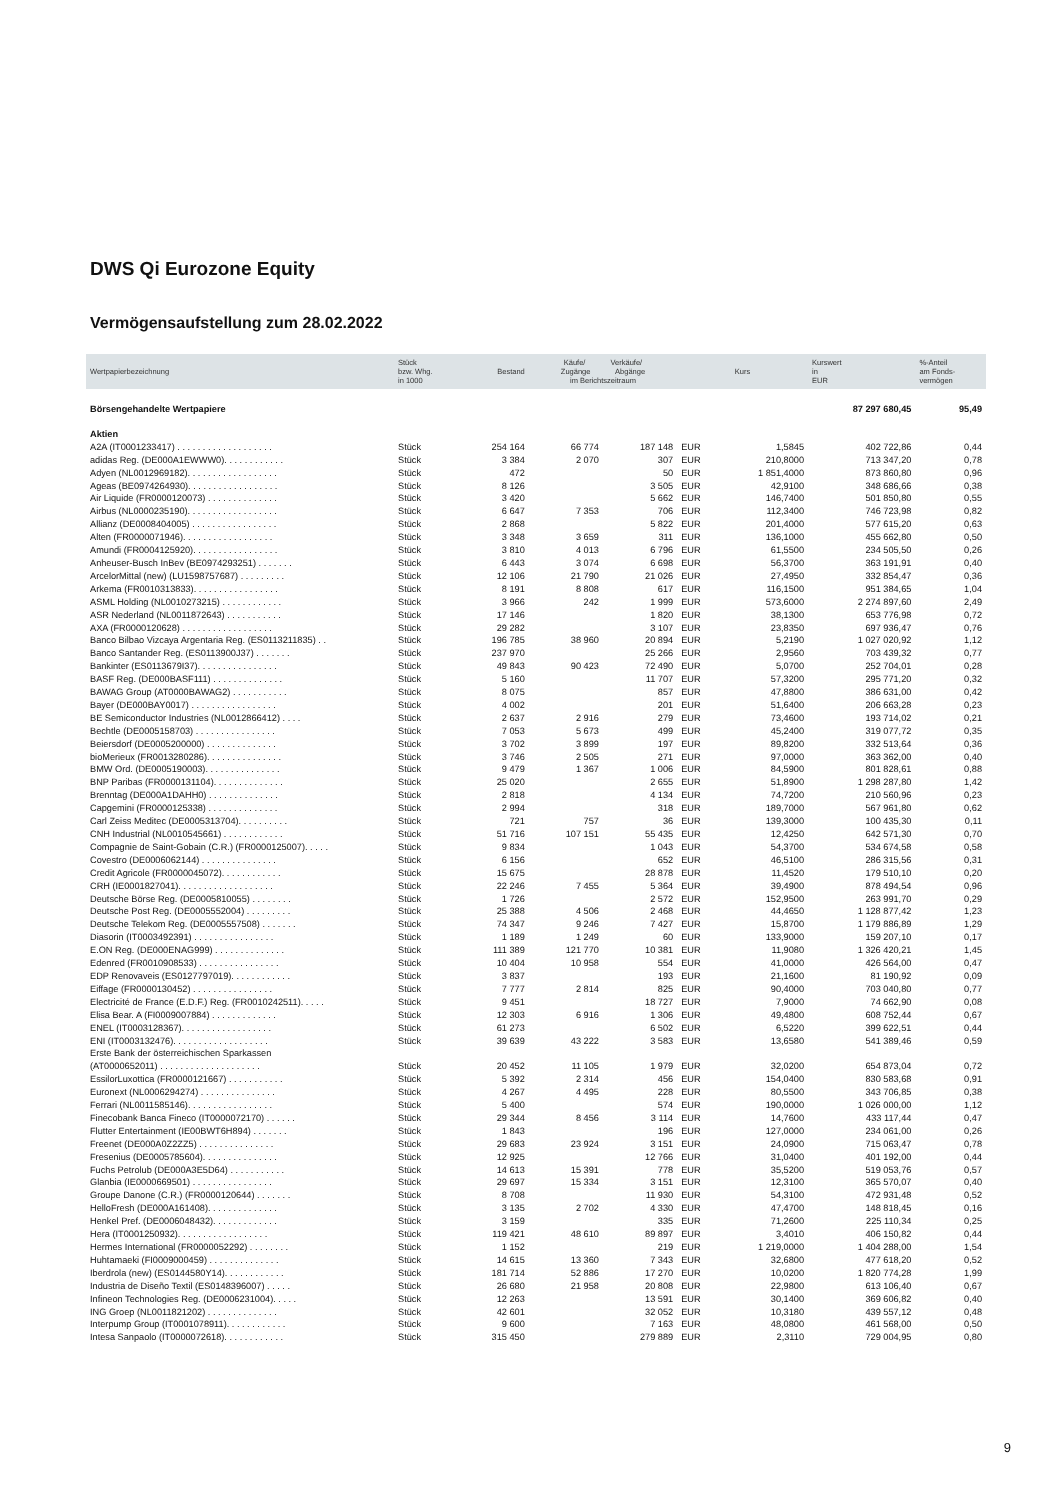DWS Qi Eurozone Equity
Vermögensaufstellung zum 28.02.2022
| Wertpapierbezeichnung | Stück bzw. Whg. in 1000 | Bestand | Käufe/ Verkäufe/ Zugänge Abgänge im Berichtszeitraum | | Kurs | | Kurswert in EUR | %-Anteil am Fonds- vermögen |
| --- | --- | --- | --- | --- | --- | --- | --- | --- |
| Börsengehandelte Wertpapiere | | | | | | | 87 297 680,45 | 95,49 |
| Aktien | | | | | | | | |
| A2A (IT0001233417) . . . . . . . . . . . . . . . . . . . | Stück | 254 164 | 66 774 | 187 148 | EUR | 1,5845 | 402 722,86 | 0,44 |
| adidas Reg. (DE000A1EWWW0). . . . . . . . . . . . | Stück | 3 384 | 2 070 | 307 | EUR | 210,8000 | 713 347,20 | 0,78 |
| Adyen (NL0012969182). . . . . . . . . . . . . . . . . . | Stück | 472 | | 50 | EUR | 1 851,4000 | 873 860,80 | 0,96 |
| Ageas (BE0974264930). . . . . . . . . . . . . . . . . . | Stück | 8 126 | | 3 505 | EUR | 42,9100 | 348 686,66 | 0,38 |
| Air Liquide (FR0000120073) . . . . . . . . . . . . . . | Stück | 3 420 | | 5 662 | EUR | 146,7400 | 501 850,80 | 0,55 |
| Airbus (NL0000235190). . . . . . . . . . . . . . . . . . | Stück | 6 647 | 7 353 | 706 | EUR | 112,3400 | 746 723,98 | 0,82 |
| Allianz (DE0008404005) . . . . . . . . . . . . . . . . . | Stück | 2 868 | | 5 822 | EUR | 201,4000 | 577 615,20 | 0,63 |
| Alten (FR0000071946). . . . . . . . . . . . . . . . . . | Stück | 3 348 | 3 659 | 311 | EUR | 136,1000 | 455 662,80 | 0,50 |
| Amundi (FR0004125920). . . . . . . . . . . . . . . . . | Stück | 3 810 | 4 013 | 6 796 | EUR | 61,5500 | 234 505,50 | 0,26 |
| Anheuser-Busch InBev (BE0974293251) . . . . . . . | Stück | 6 443 | 3 074 | 6 698 | EUR | 56,3700 | 363 191,91 | 0,40 |
| ArcelorMittal (new) (LU1598757687) . . . . . . . . . | Stück | 12 106 | 21 790 | 21 026 | EUR | 27,4950 | 332 854,47 | 0,36 |
| Arkema (FR0010313833). . . . . . . . . . . . . . . . . | Stück | 8 191 | 8 808 | 617 | EUR | 116,1500 | 951 384,65 | 1,04 |
| ASML Holding (NL0010273215) . . . . . . . . . . . . | Stück | 3 966 | 242 | 1 999 | EUR | 573,6000 | 2 274 897,60 | 2,49 |
| ASR Nederland (NL0011872643) . . . . . . . . . . . | Stück | 17 146 | | 1 820 | EUR | 38,1300 | 653 776,98 | 0,72 |
| AXA (FR0000120628) . . . . . . . . . . . . . . . . . . | Stück | 29 282 | | 3 107 | EUR | 23,8350 | 697 936,47 | 0,76 |
| Banco Bilbao Vizcaya Argentaria Reg. (ES0113211835) . . | Stück | 196 785 | 38 960 | 20 894 | EUR | 5,2190 | 1 027 020,92 | 1,12 |
| Banco Santander Reg. (ES0113900J37) . . . . . . . | Stück | 237 970 | | 25 266 | EUR | 2,9560 | 703 439,32 | 0,77 |
| Bankinter (ES0113679I37). . . . . . . . . . . . . . . . | Stück | 49 843 | 90 423 | 72 490 | EUR | 5,0700 | 252 704,01 | 0,28 |
| BASF Reg. (DE000BASF111) . . . . . . . . . . . . . . | Stück | 5 160 | | 11 707 | EUR | 57,3200 | 295 771,20 | 0,32 |
| BAWAG Group (AT0000BAWAG2) . . . . . . . . . . . | Stück | 8 075 | | 857 | EUR | 47,8800 | 386 631,00 | 0,42 |
| Bayer (DE000BAY0017) . . . . . . . . . . . . . . . . . | Stück | 4 002 | | 201 | EUR | 51,6400 | 206 663,28 | 0,23 |
| BE Semiconductor Industries (NL0012866412) . . . . | Stück | 2 637 | 2 916 | 279 | EUR | 73,4600 | 193 714,02 | 0,21 |
| Bechtle (DE0005158703) . . . . . . . . . . . . . . . . | Stück | 7 053 | 5 673 | 499 | EUR | 45,2400 | 319 077,72 | 0,35 |
| Beiersdorf (DE0005200000) . . . . . . . . . . . . . . | Stück | 3 702 | 3 899 | 197 | EUR | 89,8200 | 332 513,64 | 0,36 |
| bioMerieux (FR0013280286). . . . . . . . . . . . . . . | Stück | 3 746 | 2 505 | 271 | EUR | 97,0000 | 363 362,00 | 0,40 |
| BMW Ord. (DE0005190003). . . . . . . . . . . . . . . | Stück | 9 479 | 1 367 | 1 006 | EUR | 84,5900 | 801 828,61 | 0,88 |
| BNP Paribas (FR0000131104). . . . . . . . . . . . . . | Stück | 25 020 | | 2 655 | EUR | 51,8900 | 1 298 287,80 | 1,42 |
| Brenntag (DE000A1DAHH0) . . . . . . . . . . . . . . | Stück | 2 818 | | 4 134 | EUR | 74,7200 | 210 560,96 | 0,23 |
| Capgemini (FR0000125338) . . . . . . . . . . . . . . | Stück | 2 994 | | 318 | EUR | 189,7000 | 567 961,80 | 0,62 |
| Carl Zeiss Meditec (DE0005313704). . . . . . . . . . | Stück | 721 | 757 | 36 | EUR | 139,3000 | 100 435,30 | 0,11 |
| CNH Industrial (NL0010545661) . . . . . . . . . . . . | Stück | 51 716 | 107 151 | 55 435 | EUR | 12,4250 | 642 571,30 | 0,70 |
| Compagnie de Saint-Gobain (C.R.) (FR0000125007). . . . . | Stück | 9 834 | | 1 043 | EUR | 54,3700 | 534 674,58 | 0,58 |
| Covestro (DE0006062144) . . . . . . . . . . . . . . . | Stück | 6 156 | | 652 | EUR | 46,5100 | 286 315,56 | 0,31 |
| Credit Agricole (FR0000045072). . . . . . . . . . . . | Stück | 15 675 | | 28 878 | EUR | 11,4520 | 179 510,10 | 0,20 |
| CRH (IE0001827041). . . . . . . . . . . . . . . . . . . | Stück | 22 246 | 7 455 | 5 364 | EUR | 39,4900 | 878 494,54 | 0,96 |
| Deutsche Börse Reg. (DE0005810055) . . . . . . . . | Stück | 1 726 | | 2 572 | EUR | 152,9500 | 263 991,70 | 0,29 |
| Deutsche Post Reg. (DE0005552004) . . . . . . . . . | Stück | 25 388 | 4 506 | 2 468 | EUR | 44,4650 | 1 128 877,42 | 1,23 |
| Deutsche Telekom Reg. (DE0005557508) . . . . . . . | Stück | 74 347 | 9 246 | 7 427 | EUR | 15,8700 | 1 179 886,89 | 1,29 |
| Diasorin (IT0003492391) . . . . . . . . . . . . . . . . | Stück | 1 189 | 1 249 | 60 | EUR | 133,9000 | 159 207,10 | 0,17 |
| E.ON Reg. (DE000ENAG999) . . . . . . . . . . . . . . | Stück | 111 389 | 121 770 | 10 381 | EUR | 11,9080 | 1 326 420,21 | 1,45 |
| Edenred (FR0010908533) . . . . . . . . . . . . . . . . | Stück | 10 404 | 10 958 | 554 | EUR | 41,0000 | 426 564,00 | 0,47 |
| EDP Renovaveis (ES0127797019). . . . . . . . . . . . | Stück | 3 837 | | 193 | EUR | 21,1600 | 81 190,92 | 0,09 |
| Eiffage (FR0000130452) . . . . . . . . . . . . . . . . | Stück | 7 777 | 2 814 | 825 | EUR | 90,4000 | 703 040,80 | 0,77 |
| Electricité de France (E.D.F.) Reg. (FR0010242511). . . . . | Stück | 9 451 | | 18 727 | EUR | 7,9000 | 74 662,90 | 0,08 |
| Elisa Bear. A (FI0009007884) . . . . . . . . . . . . . | Stück | 12 303 | 6 916 | 1 306 | EUR | 49,4800 | 608 752,44 | 0,67 |
| ENEL (IT0003128367). . . . . . . . . . . . . . . . . . | Stück | 61 273 | | 6 502 | EUR | 6,5220 | 399 622,51 | 0,44 |
| ENI (IT0003132476). . . . . . . . . . . . . . . . . . . | Stück | 39 639 | 43 222 | 3 583 | EUR | 13,6580 | 541 389,46 | 0,59 |
| Erste Bank der österreichischen Sparkassen | | | | | | | | |
| (AT0000652011) . . . . . . . . . . . . . . . . . . . . | Stück | 20 452 | 11 105 | 1 979 | EUR | 32,0200 | 654 873,04 | 0,72 |
| EssilorLuxottica (FR0000121667) . . . . . . . . . . . | Stück | 5 392 | 2 314 | 456 | EUR | 154,0400 | 830 583,68 | 0,91 |
| Euronext (NL0006294274) . . . . . . . . . . . . . . . | Stück | 4 267 | 4 495 | 228 | EUR | 80,5500 | 343 706,85 | 0,38 |
| Ferrari (NL0011585146). . . . . . . . . . . . . . . . . | Stück | 5 400 | | 574 | EUR | 190,0000 | 1 026 000,00 | 1,12 |
| Finecobank Banca Fineco (IT0000072170) . . . . . . | Stück | 29 344 | 8 456 | 3 114 | EUR | 14,7600 | 433 117,44 | 0,47 |
| Flutter Entertainment (IE00BWT6H894) . . . . . . . | Stück | 1 843 | | 196 | EUR | 127,0000 | 234 061,00 | 0,26 |
| Freenet (DE000A0Z2ZZ5) . . . . . . . . . . . . . . . | Stück | 29 683 | 23 924 | 3 151 | EUR | 24,0900 | 715 063,47 | 0,78 |
| Fresenius (DE0005785604). . . . . . . . . . . . . . . | Stück | 12 925 | | 12 766 | EUR | 31,0400 | 401 192,00 | 0,44 |
| Fuchs Petrolub (DE000A3E5D64) . . . . . . . . . . . | Stück | 14 613 | 15 391 | 778 | EUR | 35,5200 | 519 053,76 | 0,57 |
| Glanbia (IE0000669501) . . . . . . . . . . . . . . . . | Stück | 29 697 | 15 334 | 3 151 | EUR | 12,3100 | 365 570,07 | 0,40 |
| Groupe Danone (C.R.) (FR0000120644) . . . . . . . | Stück | 8 708 | | 11 930 | EUR | 54,3100 | 472 931,48 | 0,52 |
| HelloFresh (DE000A161408). . . . . . . . . . . . . . | Stück | 3 135 | 2 702 | 4 330 | EUR | 47,4700 | 148 818,45 | 0,16 |
| Henkel Pref. (DE0006048432). . . . . . . . . . . . . | Stück | 3 159 | | 335 | EUR | 71,2600 | 225 110,34 | 0,25 |
| Hera (IT0001250932). . . . . . . . . . . . . . . . . . | Stück | 119 421 | 48 610 | 89 897 | EUR | 3,4010 | 406 150,82 | 0,44 |
| Hermes International (FR0000052292) . . . . . . . . | Stück | 1 152 | | 219 | EUR | 1 219,0000 | 1 404 288,00 | 1,54 |
| Huhtamaeki (FI0009000459) . . . . . . . . . . . . . . | Stück | 14 615 | 13 360 | 7 343 | EUR | 32,6800 | 477 618,20 | 0,52 |
| Iberdrola (new) (ES0144580Y14). . . . . . . . . . . . | Stück | 181 714 | 52 886 | 17 270 | EUR | 10,0200 | 1 820 774,28 | 1,99 |
| Industria de Diseño Textil (ES0148396007) . . . . . | Stück | 26 680 | 21 958 | 20 808 | EUR | 22,9800 | 613 106,40 | 0,67 |
| Infineon Technologies Reg. (DE0006231004). . . . . | Stück | 12 263 | | 13 591 | EUR | 30,1400 | 369 606,82 | 0,40 |
| ING Groep (NL0011821202) . . . . . . . . . . . . . . | Stück | 42 601 | | 32 052 | EUR | 10,3180 | 439 557,12 | 0,48 |
| Interpump Group (IT0001078911). . . . . . . . . . . . | Stück | 9 600 | | 7 163 | EUR | 48,0800 | 461 568,00 | 0,50 |
| Intesa Sanpaolo (IT0000072618). . . . . . . . . . . . | Stück | 315 450 | | 279 889 | EUR | 2,3110 | 729 004,95 | 0,80 |
9